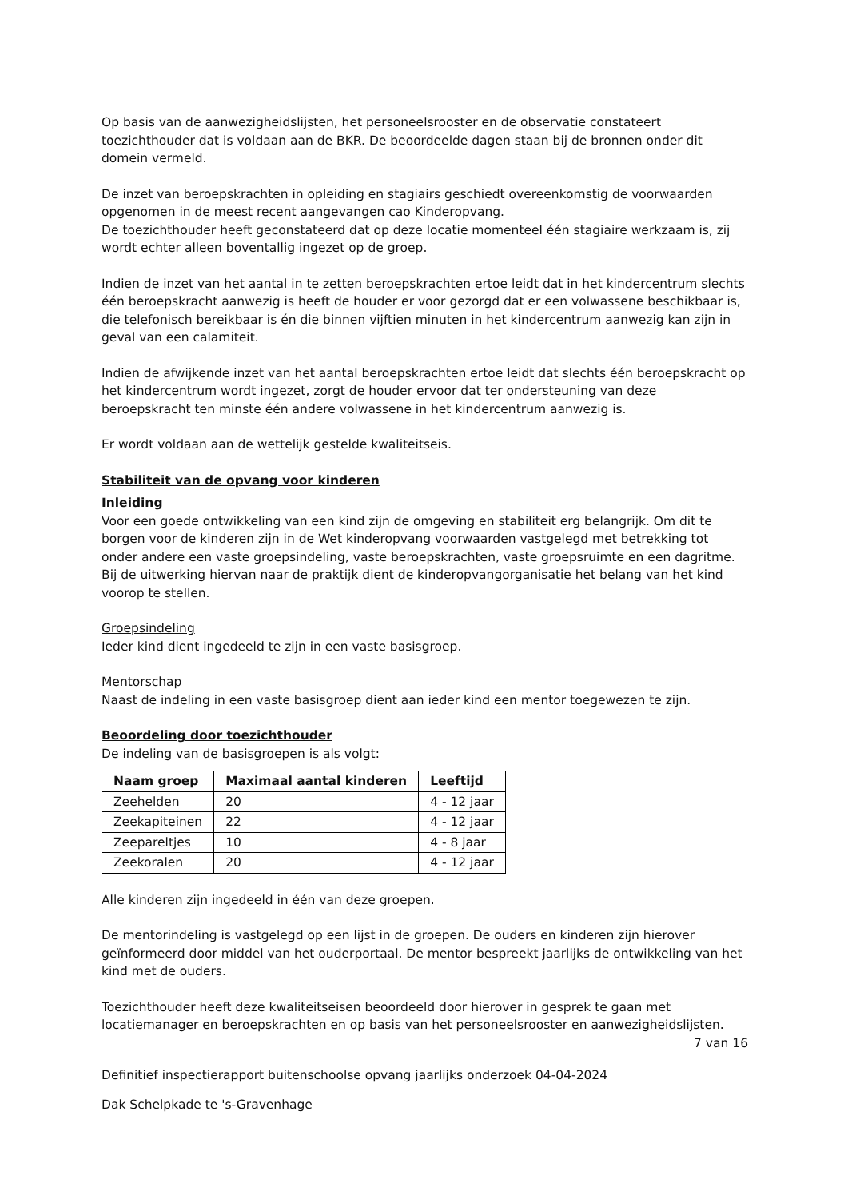Op basis van de aanwezigheidslijsten, het personeelsrooster en de observatie constateert toezichthouder dat is voldaan aan de BKR. De beoordeelde dagen staan bij de bronnen onder dit domein vermeld.
De inzet van beroepskrachten in opleiding en stagiairs geschiedt overeenkomstig de voorwaarden opgenomen in de meest recent aangevangen cao Kinderopvang.
De toezichthouder heeft geconstateerd dat op deze locatie momenteel één stagiaire werkzaam is, zij wordt echter alleen boventallig ingezet op de groep.
Indien de inzet van het aantal in te zetten beroepskrachten ertoe leidt dat in het kindercentrum slechts één beroepskracht aanwezig is heeft de houder er voor gezorgd dat er een volwassene beschikbaar is, die telefonisch bereikbaar is én die binnen vijftien minuten in het kindercentrum aanwezig kan zijn in geval van een calamiteit.
Indien de afwijkende inzet van het aantal beroepskrachten ertoe leidt dat slechts één beroepskracht op het kindercentrum wordt ingezet, zorgt de houder ervoor dat ter ondersteuning van deze beroepskracht ten minste één andere volwassene in het kindercentrum aanwezig is.
Er wordt voldaan aan de wettelijk gestelde kwaliteitseis.
Stabiliteit van de opvang voor kinderen
Inleiding
Voor een goede ontwikkeling van een kind zijn de omgeving en stabiliteit erg belangrijk. Om dit te borgen voor de kinderen zijn in de Wet kinderopvang voorwaarden vastgelegd met betrekking tot onder andere een vaste groepsindeling, vaste beroepskrachten, vaste groepsruimte en een dagritme. Bij de uitwerking hiervan naar de praktijk dient de kinderopvangorganisatie het belang van het kind voorop te stellen.
Groepsindeling
Ieder kind dient ingedeeld te zijn in een vaste basisgroep.
Mentorschap
Naast de indeling in een vaste basisgroep dient aan ieder kind een mentor toegewezen te zijn.
Beoordeling door toezichthouder
De indeling van de basisgroepen is als volgt:
| Naam groep | Maximaal aantal kinderen | Leeftijd |
| --- | --- | --- |
| Zeehelden | 20 | 4 - 12 jaar |
| Zeekapiteinen | 22 | 4 - 12 jaar |
| Zeepareltjes | 10 | 4 - 8 jaar |
| Zeekoralen | 20 | 4 - 12 jaar |
Alle kinderen zijn ingedeeld in één van deze groepen.
De mentorindeling is vastgelegd op een lijst in de groepen. De ouders en kinderen zijn hierover geïnformeerd door middel van het ouderportaal. De mentor bespreekt jaarlijks de ontwikkeling van het kind met de ouders.
Toezichthouder heeft deze kwaliteitseisen beoordeeld door hierover in gesprek te gaan met locatiemanager en beroepskrachten en op basis van het personeelsrooster en aanwezigheidslijsten.
7 van 16
Definitief inspectierapport buitenschoolse opvang jaarlijks onderzoek 04-04-2024
Dak Schelpkade te 's-Gravenhage